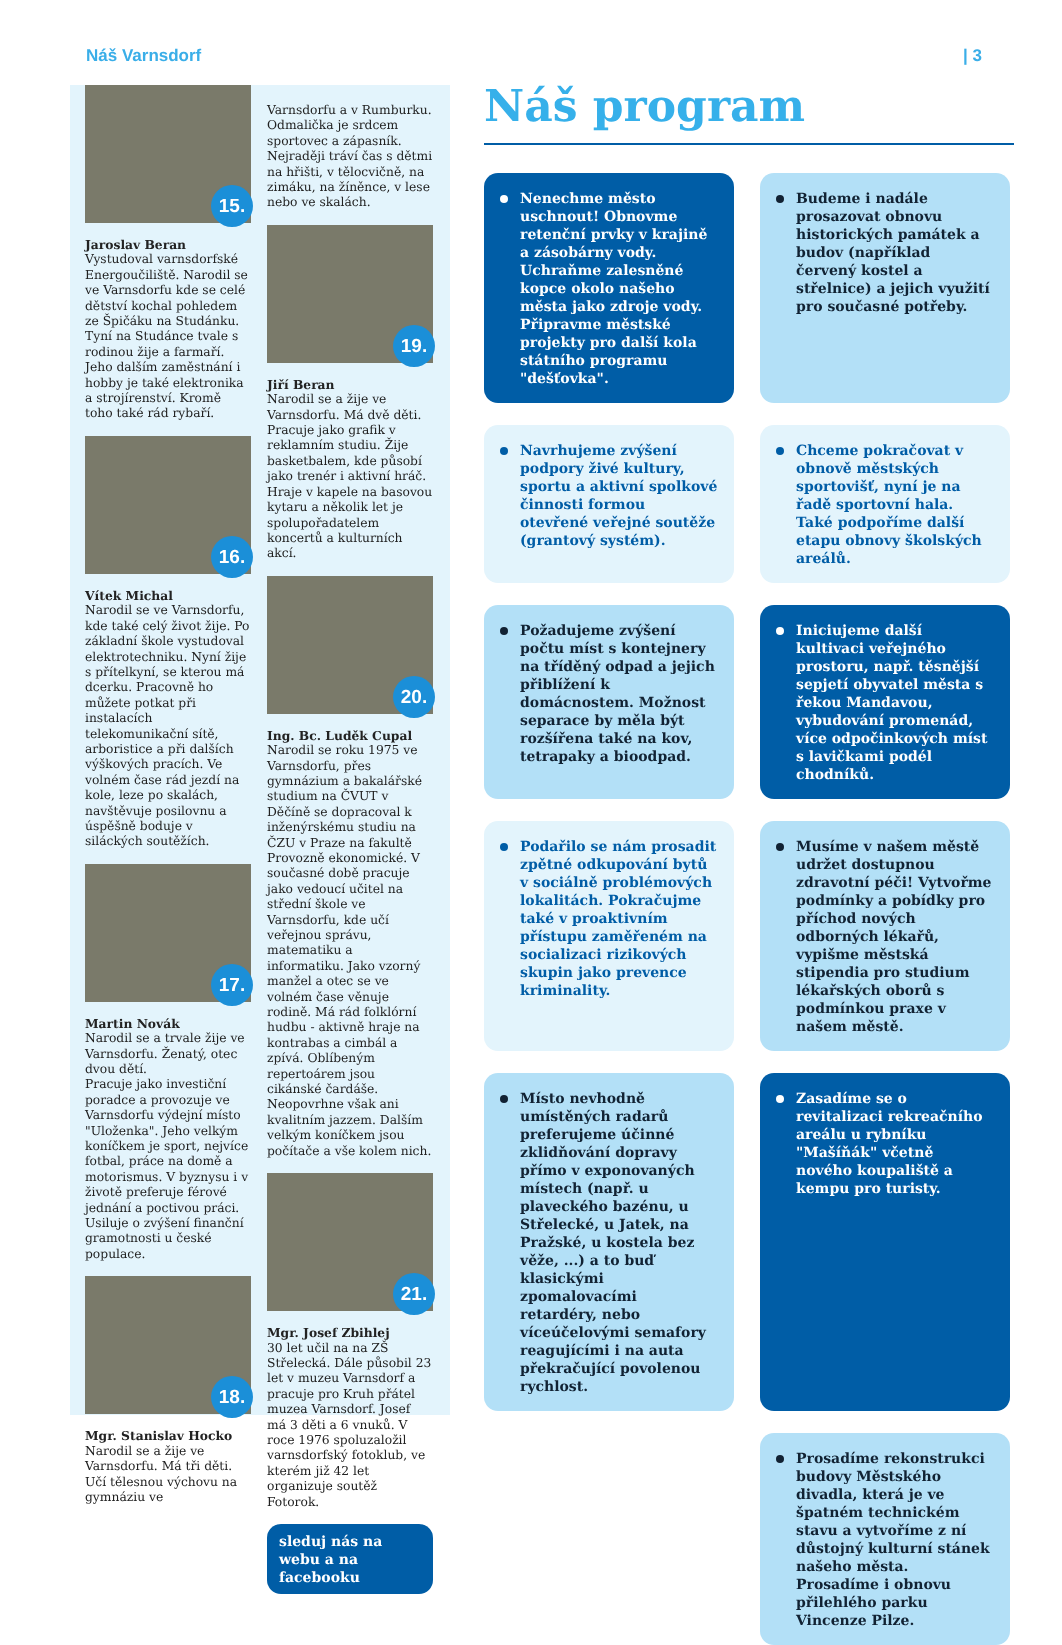Náš Varnsdorf | 3
15.
Jaroslav Beran
Vystudoval varnsdorfské Energoučiliště. Narodil se ve Varnsdorfu kde se celé dětství kochal pohledem ze Špičáku na Studánku. Tyní na Studánce tvale s rodinou žije a farmaří. Jeho dalším zaměstnání i hobby je také elektronika a strojírenství. Kromě toho také rád rybaří.
16.
Vítek Michal
Narodil se ve Varnsdorfu, kde také celý život žije. Po základní škole vystudoval elektrotechniku. Nyní žije s přítelkyní, se kterou má dcerku. Pracovně ho můžete potkat při instalacích telekomunikační sítě, arboristice a při dalších výškových pracích. Ve volném čase rád jezdí na kole, leze po skalách, navštěvuje posilovnu a úspěšně boduje v siláckých soutěžích.
17.
Martin Novák
Narodil se a trvale žije ve Varnsdorfu. Ženatý, otec dvou dětí.
Pracuje jako investiční poradce a provozuje ve Varnsdorfu výdejní místo "Uloženka". Jeho velkým koníčkem je sport, nejvíce fotbal, práce na domě a motorismus. V byznysu i v životě preferuje férové jednání a poctivou práci. Usiluje o zvýšení finanční gramotnosti u české populace.
18.
Mgr. Stanislav Hocko
Narodil se a žije ve Varnsdorfu. Má tři děti. Učí tělesnou výchovu na gymnáziu ve
Varnsdorfu a v Rumburku. Odmalička je srdcem sportovec a zápasník. Nejraději tráví čas s dětmi na hřišti, v tělocvičně, na zimáku, na žíněnce, v lese nebo ve skalách.
19.
Jiří Beran
Narodil se a žije ve Varnsdorfu. Má dvě děti. Pracuje jako grafik v reklamním studiu. Žije basketbalem, kde působí jako trenér i aktivní hráč. Hraje v kapele na basovou kytaru a několik let je spolupořadatelem koncertů a kulturních akcí.
20.
Ing. Bc. Luděk Cupal
Narodil se roku 1975 ve Varnsdorfu, přes gymnázium a bakalářské studium na ČVUT v Děčíně se dopracoval k inženýrskému studiu na ČZU v Praze na fakultě Provozně ekonomické. V současné době pracuje jako vedoucí učitel na střední škole ve Varnsdorfu, kde učí veřejnou správu, matematiku a informatiku. Jako vzorný manžel a otec se ve volném čase věnuje rodině. Má rád folklórní hudbu - aktivně hraje na kontrabas a cimbál a zpívá. Oblíbeným repertoárem jsou cikánské čardáše. Neopovrhne však ani kvalitním jazzem. Dalším velkým koníčkem jsou počítače a vše kolem nich.
21.
Mgr. Josef Zbihlej
30 let učil na na ZŠ Střelecká. Dále působil 23 let v muzeu Varnsdorf a pracuje pro Kruh přátel muzea Varnsdorf. Josef má 3 děti a 6 vnuků. V roce 1976 spoluzaložil varnsdorfský fotoklub, ve kterém již 42 let organizuje soutěž Fotorok.
sleduj nás na webu a na facebooku
Náš program
Nenechme město uschnout! Obnovme retenční prvky v krajině a zásobárny vody. Uchraňme zalesněné kopce okolo našeho města jako zdroje vody. Připravme městské projekty pro další kola státního programu "dešťovka".
Budeme i nadále prosazovat obnovu historických památek a budov (například červený kostel a střelnice) a jejich využití pro současné potřeby.
Navrhujeme zvýšení podpory živé kultury, sportu a aktivní spolkové činnosti formou otevřené veřejné soutěže (grantový systém).
Chceme pokračovat v obnově městských sportovišť, nyní je na řadě sportovní hala. Také podpoříme další etapu obnovy školských areálů.
Požadujeme zvýšení počtu míst s kontejnery na tříděný odpad a jejich přiblížení k domácnostem. Možnost separace by měla být rozšířena také na kov, tetrapaky a bioodpad.
Iniciujeme další kultivaci veřejného prostoru, např. těsnější sepjetí obyvatel města s řekou Mandavou, vybudování promenád, více odpočinkových míst s lavičkami podél chodníků.
Podařilo se nám prosadit zpětné odkupování bytů v sociálně problémových lokalitách. Pokračujme také v proaktivním přístupu zaměřeném na socializaci rizikových skupin jako prevence kriminality.
Musíme v našem městě udržet dostupnou zdravotní péči! Vytvořme podmínky a pobídky pro příchod nových odborných lékařů, vypišme městská stipendia pro studium lékařských oborů s podmínkou praxe v našem městě.
Místo nevhodně umístěných radarů preferujeme účinné zklidňování dopravy přímo v exponovaných místech (např. u plaveckého bazénu, u Střelecké, u Jatek, na Pražské, u kostela bez věže, ...) a to buď klasickými zpomalovacími retardéry, nebo víceúčelovými semafory reagujícími i na auta překračující povolenou rychlost.
Zasadíme se o revitalizaci rekreačního areálu u rybníku "Mašíňák" včetně nového koupaliště a kempu pro turisty.
Prosadíme rekonstrukci budovy Městského divadla, která je ve špatném technickém stavu a vytvoříme z ní důstojný kulturní stánek našeho města. Prosadíme i obnovu přilehlého parku Vincenze Pilze.